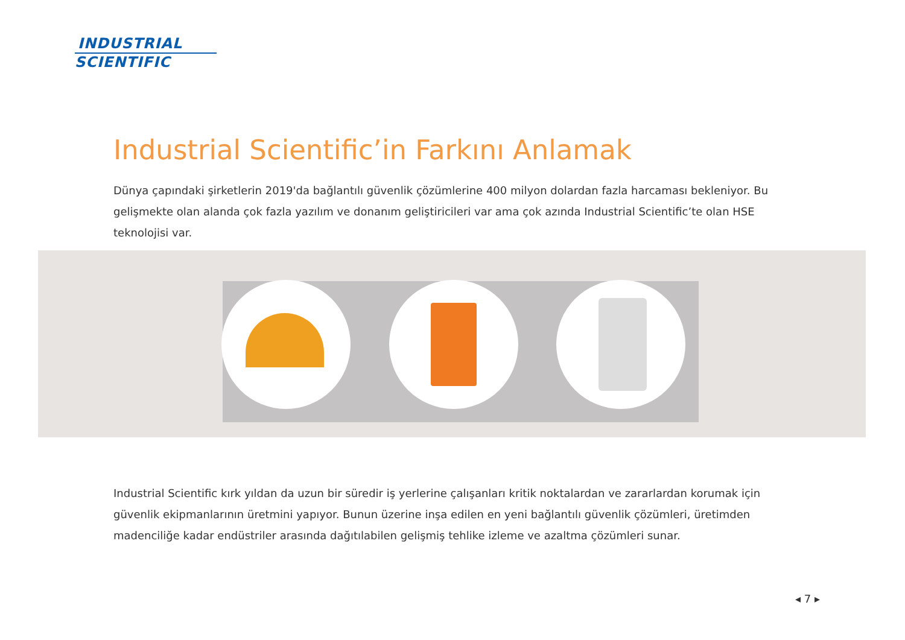INDUSTRIAL
SCIENTIFIC
Industrial Scientific’in Farkını Anlamak
Dünya çapındaki şirketlerin 2019'da bağlantılı güvenlik çözümlerine 400 milyon dolardan fazla harcaması bekleniyor. Bu gelişmekte olan alanda çok fazla yazılım ve donanım geliştiricileri var ama çok azında Industrial Scientific’te olan HSE teknolojisi var.
Industrial Scientific kırk yıldan da uzun bir süredir iş yerlerine çalışanları kritik noktalardan ve zararlardan korumak için güvenlik ekipmanlarının üretmini yapıyor. Bunun üzerine inşa edilen en yeni bağlantılı güvenlik çözümleri, üretimden madenciliğe kadar endüstriler arasında dağıtılabilen gelişmiş tehlike izleme ve azaltma çözümleri sunar.
◂ 7 ▸